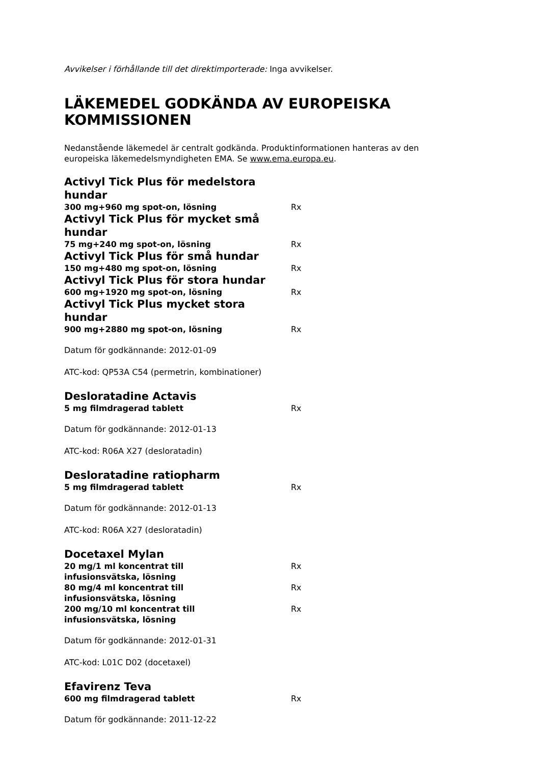Avvikelser i förhållande till det direktimporterade: Inga avvikelser.
LÄKEMEDEL GODKÄNDA AV EUROPEISKA KOMMISSIONEN
Nedanstående läkemedel är centralt godkända. Produktinformationen hanteras av den europeiska läkemedelsmyndigheten EMA. Se www.ema.europa.eu.
Activyl Tick Plus för medelstora hundar
300 mg+960 mg spot-on, lösning Rx
Activyl Tick Plus för mycket små hundar
75 mg+240 mg spot-on, lösning Rx
Activyl Tick Plus för små hundar
150 mg+480 mg spot-on, lösning Rx
Activyl Tick Plus för stora hundar
600 mg+1920 mg spot-on, lösning Rx
Activyl Tick Plus mycket stora hundar
900 mg+2880 mg spot-on, lösning Rx
Datum för godkännande: 2012-01-09
ATC-kod: QP53A C54 (permetrin, kombinationer)
Desloratadine Actavis
5 mg filmdragerad tablett Rx
Datum för godkännande: 2012-01-13
ATC-kod: R06A X27 (desloratadin)
Desloratadine ratiopharm
5 mg filmdragerad tablett Rx
Datum för godkännande: 2012-01-13
ATC-kod: R06A X27 (desloratadin)
Docetaxel Mylan
20 mg/1 ml koncentrat till infusionsvätska, lösning Rx
80 mg/4 ml koncentrat till infusionsvätska, lösning Rx
200 mg/10 ml koncentrat till infusionsvätska, lösning Rx
Datum för godkännande: 2012-01-31
ATC-kod: L01C D02 (docetaxel)
Efavirenz Teva
600 mg filmdragerad tablett Rx
Datum för godkännande: 2011-12-22